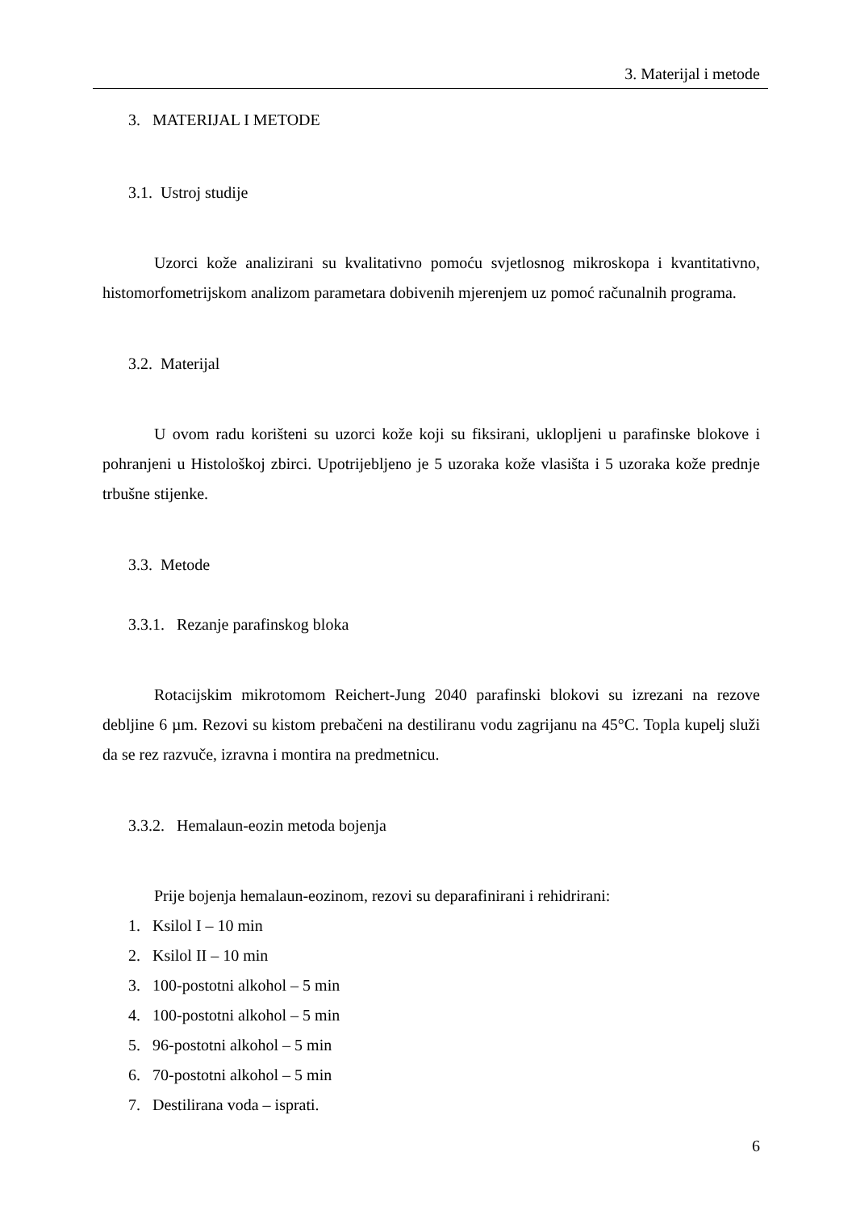3. Materijal i metode
3. MATERIJAL I METODE
3.1. Ustroj studije
Uzorci kože analizirani su kvalitativno pomoću svjetlosnog mikroskopa i kvantitativno, histomorfometrijskom analizom parametara dobivenih mjerenjem uz pomoć računalnih programa.
3.2. Materijal
U ovom radu korišteni su uzorci kože koji su fiksirani, uklopljeni u parafinske blokove i pohranjeni u Histološkoj zbirci. Upotrijebljeno je 5 uzoraka kože vlasišta i 5 uzoraka kože prednje trbušne stijenke.
3.3. Metode
3.3.1. Rezanje parafinskog bloka
Rotacijskim mikrotomom Reichert-Jung 2040 parafinski blokovi su izrezani na rezove debljine 6 µm. Rezovi su kistom prebačeni na destiliranu vodu zagrijanu na 45°C. Topla kupelj služi da se rez razvuče, izravna i montira na predmetnicu.
3.3.2. Hemalaun-eozin metoda bojenja
Prije bojenja hemalaun-eozinom, rezovi su deparafinirani i rehidrirani:
1. Ksilol I – 10 min
2. Ksilol II – 10 min
3. 100-postotni alkohol – 5 min
4. 100-postotni alkohol – 5 min
5. 96-postotni alkohol – 5 min
6. 70-postotni alkohol – 5 min
7. Destilirana voda – isprati.
6